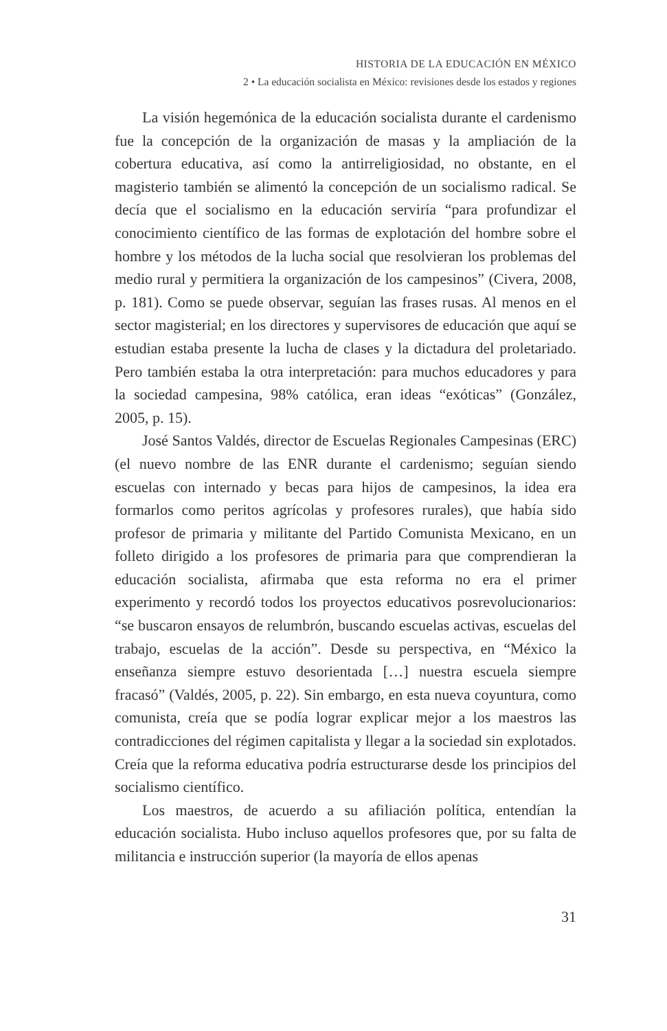HISTORIA DE LA EDUCACIÓN EN MÉXICO
2 • La educación socialista en México: revisiones desde los estados y regiones
La visión hegemónica de la educación socialista durante el cardenismo fue la concepción de la organización de masas y la ampliación de la cobertura educativa, así como la antirreligiosidad, no obstante, en el magisterio también se alimentó la concepción de un socialismo radical. Se decía que el socialismo en la educación serviría “para profundizar el conocimiento científico de las formas de explotación del hombre sobre el hombre y los métodos de la lucha social que resolvieran los problemas del medio rural y permitiera la organización de los campesinos” (Civera, 2008, p. 181). Como se puede observar, seguían las frases rusas. Al menos en el sector magisterial; en los directores y supervisores de educación que aquí se estudian estaba presente la lucha de clases y la dictadura del proletariado. Pero también estaba la otra interpretación: para muchos educadores y para la sociedad campesina, 98% católica, eran ideas “exóticas” (González, 2005, p. 15).
José Santos Valdés, director de Escuelas Regionales Campesinas (ERC) (el nuevo nombre de las ENR durante el cardenismo; seguían siendo escuelas con internado y becas para hijos de campesinos, la idea era formarlos como peritos agrícolas y profesores rurales), que había sido profesor de primaria y militante del Partido Comunista Mexicano, en un folleto dirigido a los profesores de primaria para que comprendieran la educación socialista, afirmaba que esta reforma no era el primer experimento y recordó todos los proyectos educativos posrevolucionarios: “se buscaron ensayos de relumbrón, buscando escuelas activas, escuelas del trabajo, escuelas de la acción”. Desde su perspectiva, en “México la enseñanza siempre estuvo desorientada […] nuestra escuela siempre fracasó” (Valdés, 2005, p. 22). Sin embargo, en esta nueva coyuntura, como comunista, creía que se podía lograr explicar mejor a los maestros las contradicciones del régimen capitalista y llegar a la sociedad sin explotados. Creía que la reforma educativa podría estructurarse desde los principios del socialismo científico.
Los maestros, de acuerdo a su afiliación política, entendían la educación socialista. Hubo incluso aquellos profesores que, por su falta de militancia e instrucción superior (la mayoría de ellos apenas
31